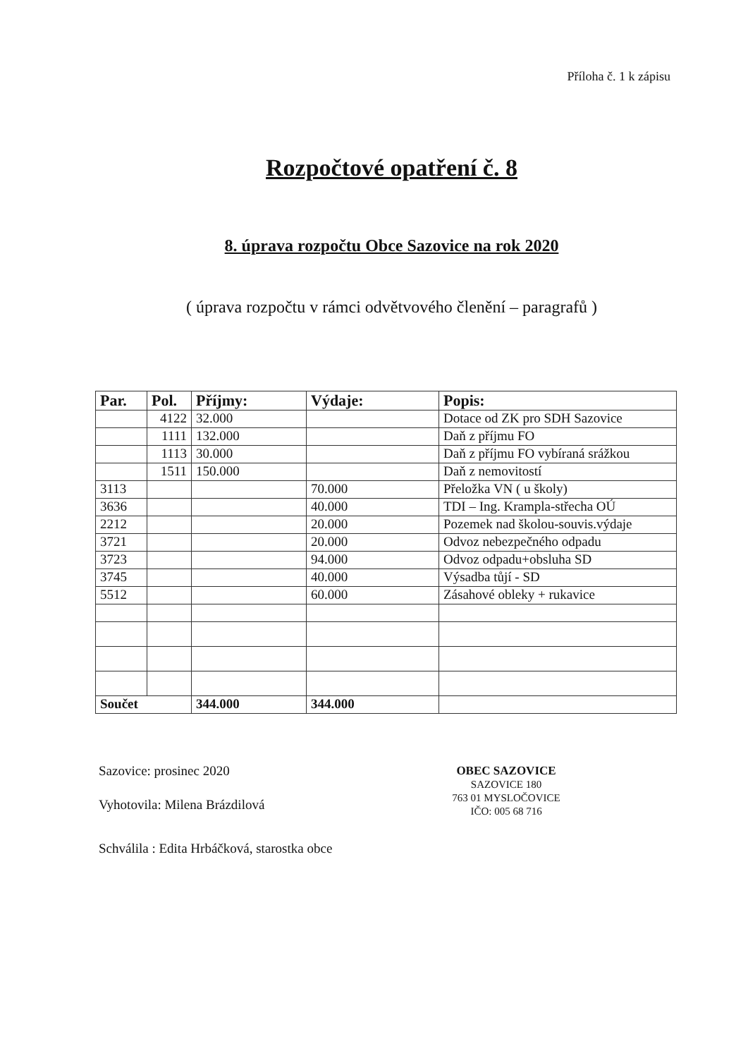Příloha č. 1 k zápisu
Rozpočtové opatření č. 8
8. úprava rozpočtu Obce Sazovice na rok 2020
( úprava rozpočtu v rámci odvětvového členění – paragrafů )
| Par. | Pol. | Příjmy: | Výdaje: | Popis: |
| --- | --- | --- | --- | --- |
| | 4122 | 32.000 | | Dotace od ZK pro SDH Sazovice |
| | 1111 | 132.000 | | Daň z příjmu FO |
| | 1113 | 30.000 | | Daň z příjmu FO vybíraná srážkou |
| | 1511 | 150.000 | | Daň z nemovitostí |
| 3113 | | | 70.000 | Přeložka VN ( u školy) |
| 3636 | | | 40.000 | TDI – Ing. Krampla-střecha OÚ |
| 2212 | | | 20.000 | Pozemek nad školou-souvis.výdaje |
| 3721 | | | 20.000 | Odvoz nebezpečného odpadu |
| 3723 | | | 94.000 | Odvoz odpadu+obsluha SD |
| 3745 | | | 40.000 | Výsadba tůjí - SD |
| 5512 | | | 60.000 | Zásahové obleky + rukavice |
| Součet | | 344.000 | 344.000 | |
Sazovice: prosinec 2020
Vyhotovila: Milena Brázdilová
Schválila : Edita Hrbáčková, starostka obce
OBEC SAZOVICE
SAZOVICE 180
763 01 MYSLOČOVICE
IČO: 005 68 716